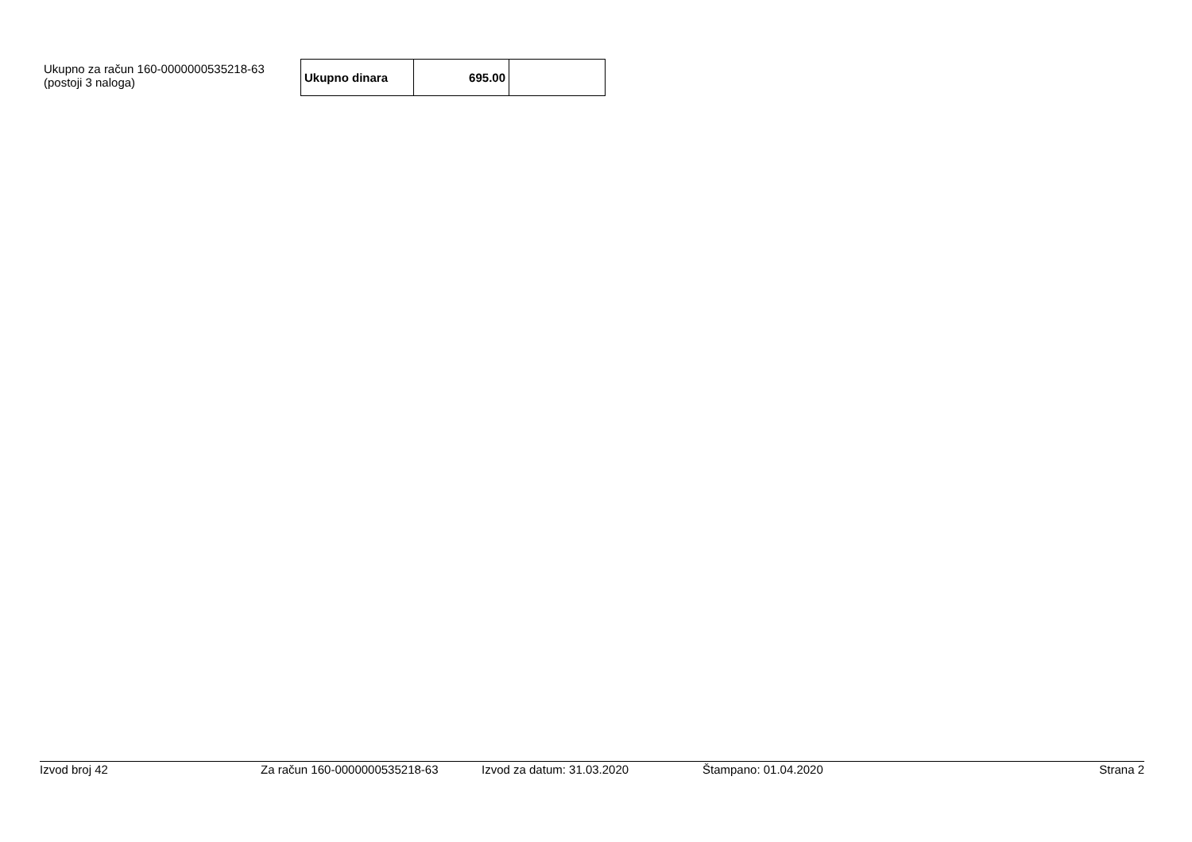Ukupno za račun 160-0000000535218-63
(postoji 3 naloga)
| Ukupno dinara | 695.00 | |
Izvod broj 42 Za račun 160-0000000535218-63 Izvod za datum: 31.03.2020 Štampano: 01.04.2020 Strana 2